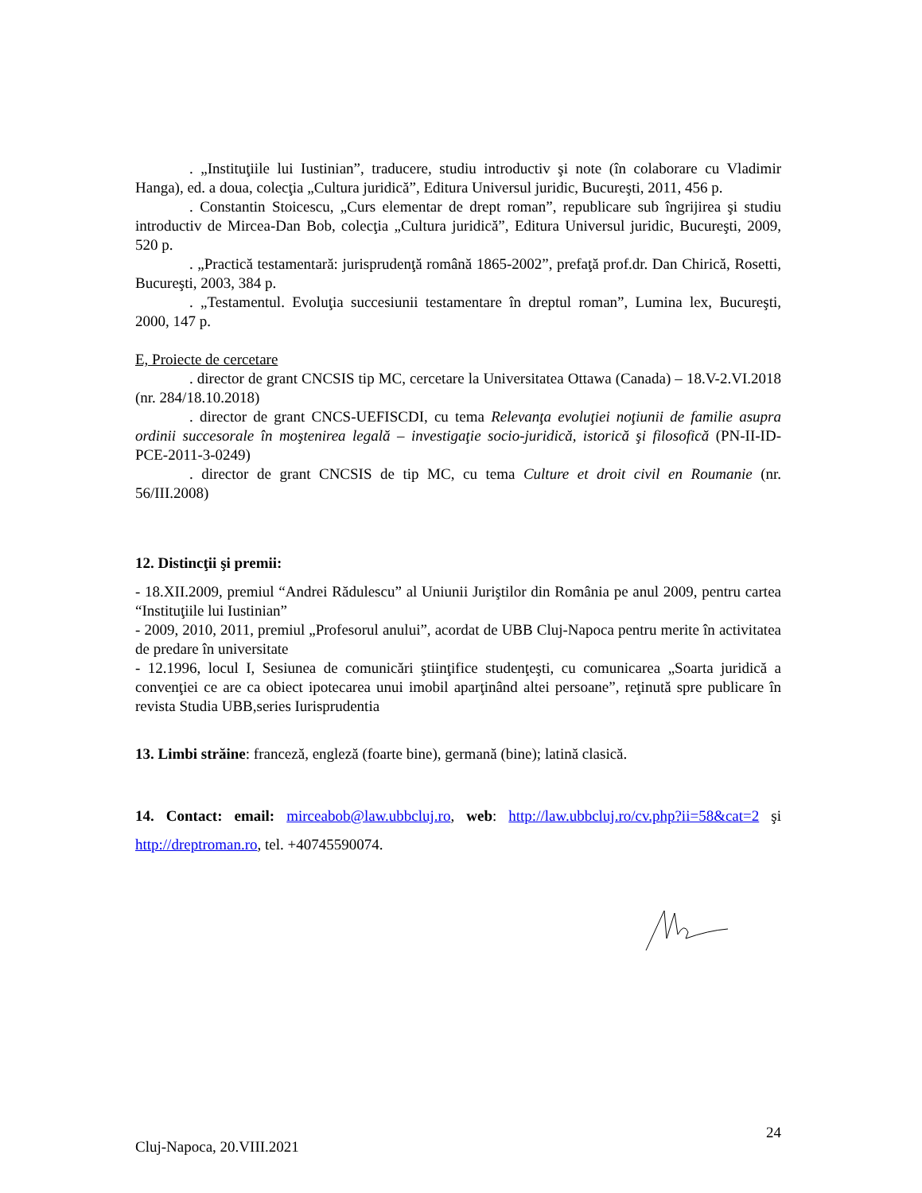. „Instituţiile lui Iustinian”, traducere, studiu introductiv şi note (în colaborare cu Vladimir Hanga), ed. a doua, colecţia „Cultura juridică”, Editura Universul juridic, Bucureşti, 2011, 456 p.
. Constantin Stoicescu, „Curs elementar de drept roman”, republicare sub îngrijirea şi studiu introductiv de Mircea-Dan Bob, colecţia „Cultura juridică”, Editura Universul juridic, Bucureşti, 2009, 520 p.
. „Practică testamentară: jurisprudenţă română 1865-2002”, prefaţă prof.dr. Dan Chirică, Rosetti, Bucureşti, 2003, 384 p.
. „Testamentul. Evoluţia succesiunii testamentare în dreptul roman”, Lumina lex, Bucureşti, 2000, 147 p.
E, Proiecte de cercetare
. director de grant CNCSIS tip MC, cercetare la Universitatea Ottawa (Canada) – 18.V-2.VI.2018 (nr. 284/18.10.2018)
. director de grant CNCS-UEFISCDI, cu tema Relevanţa evoluţiei noţiunii de familie asupra ordinii succesorale în moştenirea legală – investigaţie socio-juridică, istorică şi filosofică (PN-II-ID-PCE-2011-3-0249)
. director de grant CNCSIS de tip MC, cu tema Culture et droit civil en Roumanie (nr. 56/III.2008)
12. Distincţii şi premii:
- 18.XII.2009, premiul “Andrei Rădulescu” al Uniunii Juriştilor din România pe anul 2009, pentru cartea “Instituţiile lui Iustinian”
- 2009, 2010, 2011, premiul „Profesorul anului”, acordat de UBB Cluj-Napoca pentru merite în activitatea de predare în universitate
- 12.1996, locul I, Sesiunea de comunicări ştiinţifice studenţeşti, cu comunicarea „Soarta juridică a convenţiei ce are ca obiect ipotecarea unui imobil aparţinând altei persoane”, reţinută spre publicare în revista Studia UBB,series Iurisprudentia
13. Limbi străine: franceză, engleză (foarte bine), germană (bine); latină clasică.
14. Contact: email: mirceabob@law.ubbcluj.ro, web: http://law.ubbcluj.ro/cv.php?ii=58&cat=2 şi http://dreptroman.ro, tel. +40745590074.
Cluj-Napoca, 20.VIII.2021
24